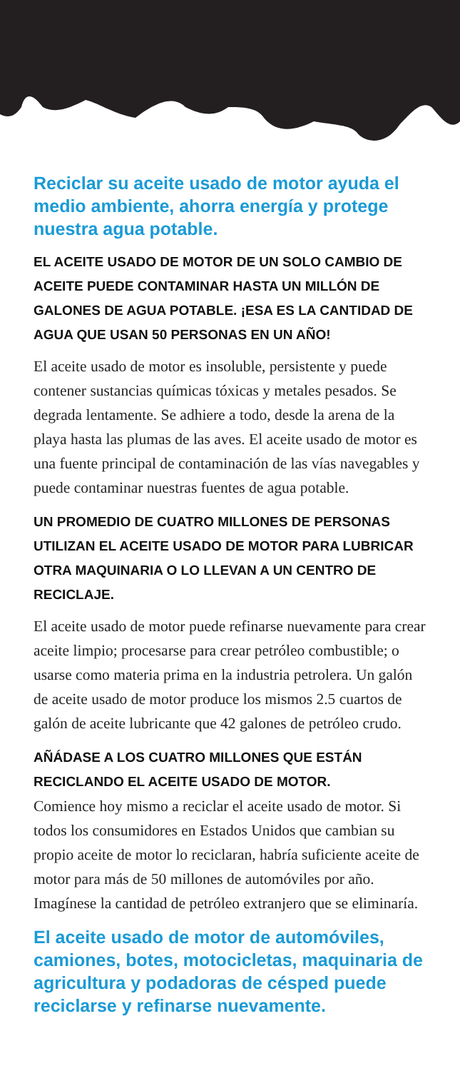Reciclar su aceite usado de motor ayuda el medio ambiente, ahorra energía y protege nuestra agua potable.
EL ACEITE USADO DE MOTOR DE UN SOLO CAMBIO DE ACEITE PUEDE CONTAMINAR HASTA UN MILLÓN DE GALONES DE AGUA POTABLE. ¡ESA ES LA CANTIDAD DE AGUA QUE USAN 50 PERSONAS EN UN AÑO!
El aceite usado de motor es insoluble, persistente y puede contener sustancias químicas tóxicas y metales pesados. Se degrada lentamente. Se adhiere a todo, desde la arena de la playa hasta las plumas de las aves. El aceite usado de motor es una fuente principal de contaminación de las vías navegables y puede contaminar nuestras fuentes de agua potable.
UN PROMEDIO DE CUATRO MILLONES DE PERSONAS UTILIZAN EL ACEITE USADO DE MOTOR PARA LUBRICAR OTRA MAQUINARIA O LO LLEVAN A UN CENTRO DE RECICLAJE.
El aceite usado de motor puede refinarse nuevamente para crear aceite limpio; procesarse para crear petróleo combustible; o usarse como materia prima en la industria petrolera. Un galón de aceite usado de motor produce los mismos 2.5 cuartos de galón de aceite lubricante que 42 galones de petróleo crudo.
AÑÁDASE A LOS CUATRO MILLONES QUE ESTÁN RECICLANDO EL ACEITE USADO DE MOTOR.
Comience hoy mismo a reciclar el aceite usado de motor. Si todos los consumidores en Estados Unidos que cambian su propio aceite de motor lo reciclaran, habría suficiente aceite de motor para más de 50 millones de automóviles por año. Imagínese la cantidad de petróleo extranjero que se eliminaría.
El aceite usado de motor de automóviles, camiones, botes, motocicletas, maquinaria de agricultura y podadoras de césped puede reciclarse y refinarse nuevamente.